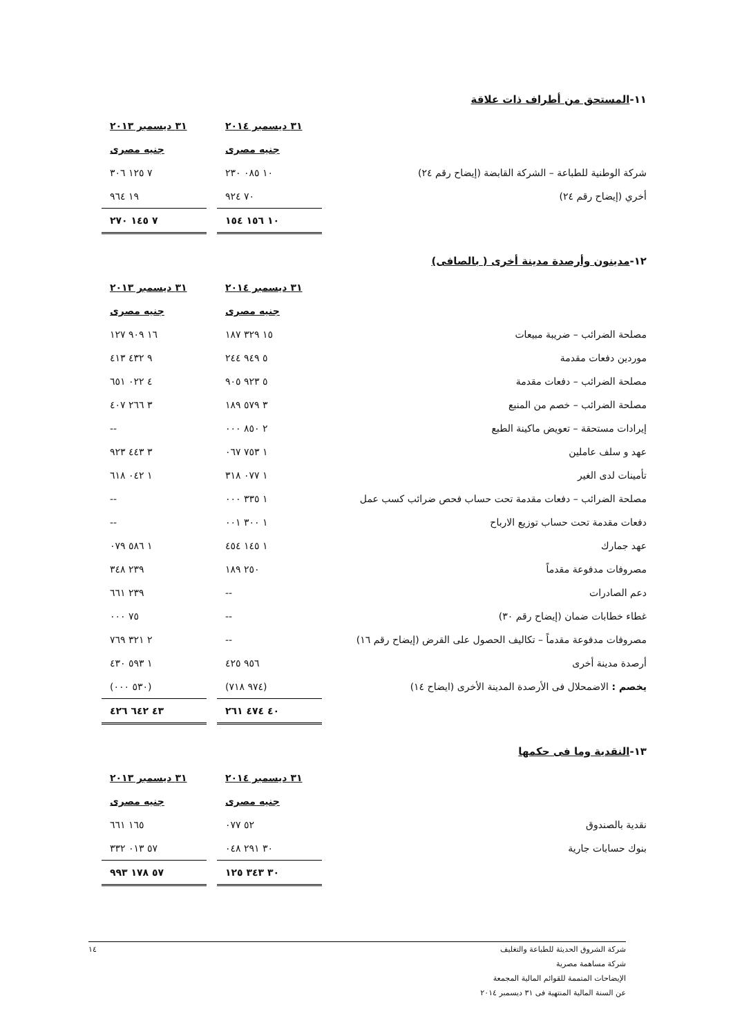١١-المستحق من أطراف ذات علاقة
| | ٣١ ديسمبر ٢٠١٤ | | ٣١ ديسمبر ٢٠١٣ |
| | جنيه مصرى | | جنيه مصرى |
| شركة الوطنية للطباعة – الشركة القابضة (إيضاح رقم ٢٤) | ١٠ ٠٨٥ ٢٣٠ | | ٧ ١٢٥ ٣٠٦ |
| أخري (إيضاح رقم ٢٤) | ٧٠ ٩٢٤ | | ١٩ ٩٦٤ |
| | ١٠ ١٥٦ ١٥٤ | | ٧ ١٤٥ ٢٧٠ |
١٢-مدينون وأرصدة مدينة أخرى ( بالصافى)
| | ٣١ ديسمبر ٢٠١٤ | | ٣١ ديسمبر ٢٠١٣ |
| | جنيه مصرى | | جنيه مصرى |
| مصلحة الضرائب – ضريبة مبيعات | ١٥ ٣٢٩ ١٨٧ | | ١٦ ٩٠٩ ١٢٧ |
| موردين دفعات مقدمة | ٥ ٩٤٩ ٢٤٤ | | ٩ ٤٣٢ ٤١٣ |
| مصلحة الضرائب – دفعات مقدمة | ٥ ٩٢٣ ٩٠٥ | | ٤ ٠٢٢ ٦٥١ |
| مصلحة الضرائب – خصم من المنبع | ٣ ٥٧٩ ١٨٩ | | ٣ ٢٦٦ ٤٠٧ |
| إيرادات مستحقة – تعويض ماكينة الطبع | ٢ ٨٥٠ ٠٠٠ | | -- |
| عهد و سلف عاملين | ١ ٧٥٣ ٠٦٧ | | ٣ ٤٤٣ ٩٢٣ |
| تأمينات لدى الغير | ١ ٠٧٧ ٣١٨ | | ١ ٠٤٢ ٦١٨ |
| مصلحة الضرائب – دفعات مقدمة تحت حساب فحص ضرائب كسب عمل | ١ ٣٣٥ ٠٠٠ | | -- |
| دفعات مقدمة تحت حساب توزيع الارباح | ١ ٣٠٠ ٠٠١ | | -- |
| عهد جمارك | ١ ١٤٥ ٤٥٤ | | ١ ٥٨٦ ٠٧٩ |
| مصروفات مدفوعة مقدماً | ٢٥٠ ١٨٩ | | ٢٣٩ ٣٤٨ |
| دعم الصادرات | -- | | ٢٣٩ ٦٦١ |
| غطاء خطابات ضمان (إيضاح رقم ٣٠) | -- | | ٧٥ ٠٠٠ |
| مصروفات مدفوعة مقدماً – تكاليف الحصول على القرض (إيضاح رقم ١٦) | -- | | ٢ ٣٢١ ٧٦٩ |
| أرصدة مدينة أخرى | ٩٥٦ ٤٢٥ | | ١ ٥٩٣ ٤٣٠ |
| يخصم : الاضمحلال فى الأرصدة المدينة الأخرى (ايضاح ١٤) | (٩٧٤ ٧١٨) | | (٥٣٠ ٠٠٠) |
| | ٤٠ ٤٧٤ ٢٦١ | | ٤٣ ٦٤٢ ٤٢٦ |
١٣-النقدية وما فى حكمها
| | ٣١ ديسمبر ٢٠١٤ | | ٣١ ديسمبر ٢٠١٣ |
| | جنيه مصرى | | جنيه مصرى |
| نقدية بالصندوق | ٥٢ ٠٧٧ | | ١٦٥ ٦٦١ |
| بنوك حسابات جارية | ٣٠ ٢٩١ ٠٤٨ | | ٥٧ ٠١٣ ٣٣٢ |
| | ٣٠ ٣٤٣ ١٢٥ | | ٥٧ ١٧٨ ٩٩٣ |
شركة الشروق الحديثة للطباعة والتغليف
١٤
شركة مساهمة مصرية
الإيضاحات المتممة للقوائم المالية المجمعة
عن السنة المالية المنتهية فى ٣١ ديسمبر ٢٠١٤